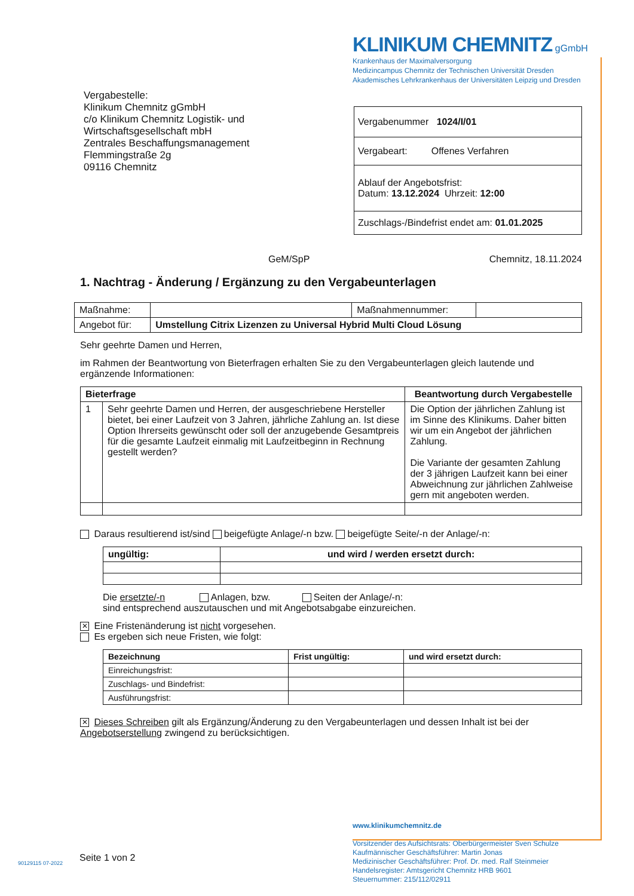KLINIKUM CHEMNITZ gGmbH
Krankenhaus der Maximalversorgung
Medizincampus Chemnitz der Technischen Universität Dresden
Akademisches Lehrkrankenhaus der Universitäten Leipzig und Dresden
Vergabestelle:
Klinikum Chemnitz gGmbH
c/o Klinikum Chemnitz Logistik- und
Wirtschaftsgesellschaft mbH
Zentrales Beschaffungsmanagement
Flemmingstraße 2g
09116 Chemnitz
Vergabenummer 1024/I/01
Vergabeart: Offenes Verfahren
Ablauf der Angebotsfrist:
Datum: 13.12.2024 Uhrzeit: 12:00
Zuschlags-/Bindefrist endet am: 01.01.2025
GeM/SpP Chemnitz, 18.11.2024
1. Nachtrag - Änderung / Ergänzung zu den Vergabeunterlagen
| Maßnahme: | | Maßnahmennummer: | |
| Angebot für: | Umstellung Citrix Lizenzen zu Universal Hybrid Multi Cloud Lösung | | |
Sehr geehrte Damen und Herren,
im Rahmen der Beantwortung von Bieterfragen erhalten Sie zu den Vergabeunterlagen gleich lautende und ergänzende Informationen:
| Bieterfrage | | Beantwortung durch Vergabestelle |
| --- | --- | --- |
| 1 | Sehr geehrte Damen und Herren, der ausgeschriebene Hersteller bietet, bei einer Laufzeit von 3 Jahren, jährliche Zahlung an. Ist diese Option Ihrerseits gewünscht oder soll der anzugebende Gesamtpreis für die gesamte Laufzeit einmalig mit Laufzeitbeginn in Rechnung gestellt werden? | Die Option der jährlichen Zahlung ist im Sinne des Klinikums. Daher bitten wir um ein Angebot der jährlichen Zahlung. Die Variante der gesamten Zahlung der 3 jährigen Laufzeit kann bei einer Abweichnung zur jährlichen Zahlweise gern mit angeboten werden. |
Daraus resultierend ist/sind beigefügte Anlage/-n bzw. beigefügte Seite/-n der Anlage/-n:
| ungültig: | und wird / werden ersetzt durch: |
| --- | --- |
Die ersetzte/-n Anlagen, bzw. Seiten der Anlage/-n:
sind entsprechend auszutauschen und mit Angebotsabgabe einzureichen.
✕ Eine Fristenänderung ist nicht vorgesehen.
Es ergeben sich neue Fristen, wie folgt:
| Bezeichnung | Frist ungültig: | und wird ersetzt durch: |
| --- | --- | --- |
| Einreichungsfrist: | | |
| Zuschlags- und Bindefrist: | | |
| Ausführungsfrist: | | |
✕ Dieses Schreiben gilt als Ergänzung/Änderung zu den Vergabeunterlagen und dessen Inhalt ist bei der Angebotserstellung zwingend zu berücksichtigen.
www.klinikumchemnitz.de
Vorsitzender des Aufsichtsrats: Oberbürgermeister Sven Schulze
Kaufmännischer Geschäftsführer: Martin Jonas
Medizinischer Geschäftsführer: Prof. Dr. med. Ralf Steinmeier
Handelsregister: Amtsgericht Chemnitz HRB 9601
Steuernummer: 215/112/02911
Seite 1 von 2
90129115 07-2022